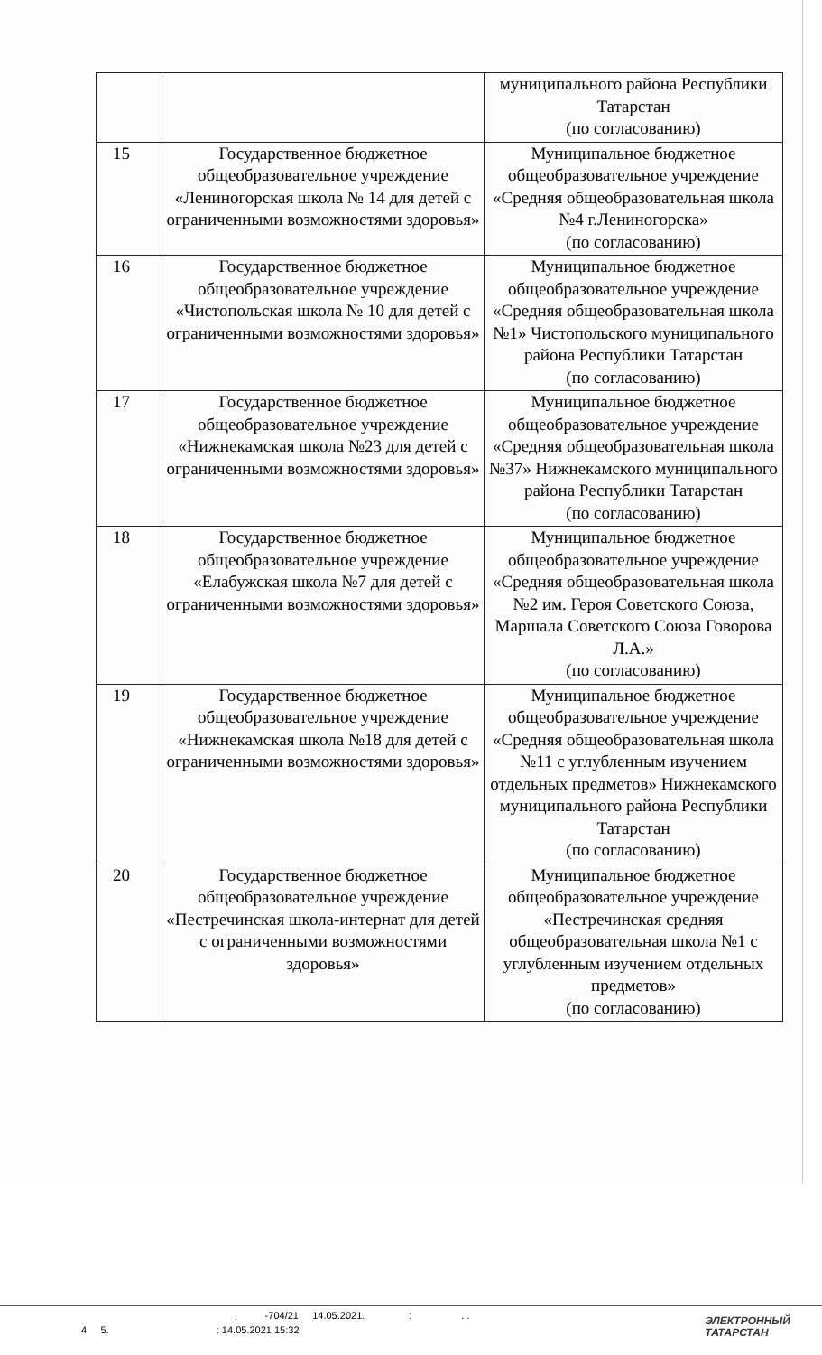| | | муниципального района Республики Татарстан (по согласованию) |
| 15 | Государственное бюджетное общеобразовательное учреждение «Лениногорская школа № 14 для детей с ограниченными возможностями здоровья» | Муниципальное бюджетное общеобразовательное учреждение «Средняя общеобразовательная школа №4 г.Лениногорска» (по согласованию) |
| 16 | Государственное бюджетное общеобразовательное учреждение «Чистопольская школа № 10 для детей с ограниченными возможностями здоровья» | Муниципальное бюджетное общеобразовательное учреждение «Средняя общеобразовательная школа №1» Чистопольского муниципального района Республики Татарстан (по согласованию) |
| 17 | Государственное бюджетное общеобразовательное учреждение «Нижнекамская школа №23 для детей с ограниченными возможностями здоровья» | Муниципальное бюджетное общеобразовательное учреждение «Средняя общеобразовательная школа №37» Нижнекамского муниципального района Республики Татарстан (по согласованию) |
| 18 | Государственное бюджетное общеобразовательное учреждение «Елабужская школа №7 для детей с ограниченными возможностями здоровья» | Муниципальное бюджетное общеобразовательное учреждение «Средняя общеобразовательная школа №2 им. Героя Советского Союза, Маршала Советского Союза Говорова Л.А.» (по согласованию) |
| 19 | Государственное бюджетное общеобразовательное учреждение «Нижнекамская школа №18 для детей с ограниченными возможностями здоровья» | Муниципальное бюджетное общеобразовательное учреждение «Средняя общеобразовательная школа №11 с углубленным изучением отдельных предметов» Нижнекамского муниципального района Республики Татарстан (по согласованию) |
| 20 | Государственное бюджетное общеобразовательное учреждение «Пестречинская школа-интернат для детей с ограниченными возможностями здоровья» | Муниципальное бюджетное общеобразовательное учреждение «Пестречинская средняя общеобразовательная школа №1 с углубленным изучением отдельных предметов» (по согласованию) |
. -704/21 14.05.2021. : . .
4 5. : 14.05.2021 15:32
ЭЛЕКТРОННЫЙ
ТАТАРСТАН